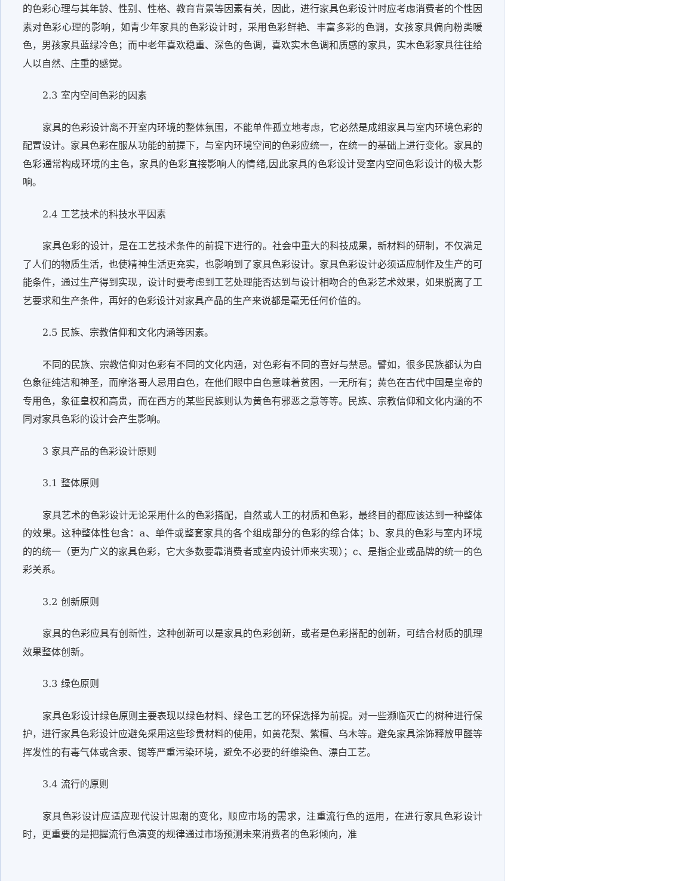的色彩心理与其年龄、性别、性格、教育背景等因素有关，因此，进行家具色彩设计时应考虑消费者的个性因素对色彩心理的影响，如青少年家具的色彩设计时，采用色彩鲜艳、丰富多彩的色调，女孩家具偏向粉类暖色，男孩家具蓝绿冷色；而中老年喜欢稳重、深色的色调，喜欢实木色调和质感的家具，实木色彩家具往往给人以自然、庄重的感觉。
2.3 室内空间色彩的因素
家具的色彩设计离不开室内环境的整体氛围，不能单件孤立地考虑，它必然是成组家具与室内环境色彩的配置设计。家具色彩在服从功能的前提下，与室内环境空间的色彩应统一，在统一的基础上进行变化。家具的色彩通常构成环境的主色，家具的色彩直接影响人的情绪,因此家具的色彩设计受室内空间色彩设计的极大影响。
2.4 工艺技术的科技水平因素
家具色彩的设计，是在工艺技术条件的前提下进行的。社会中重大的科技成果，新材料的研制，不仅满足了人们的物质生活，也使精神生活更充实，也影响到了家具色彩设计。家具色彩设计必须适应制作及生产的可能条件，通过生产得到实现，设计时要考虑到工艺处理能否达到与设计相吻合的色彩艺术效果，如果脱离了工艺要求和生产条件，再好的色彩设计对家具产品的生产来说都是毫无任何价值的。
2.5 民族、宗教信仰和文化内涵等因素。
不同的民族、宗教信仰对色彩有不同的文化内涵，对色彩有不同的喜好与禁忌。譬如，很多民族都认为白色象征纯洁和神圣，而摩洛哥人忌用白色，在他们眼中白色意味着贫困，一无所有；黄色在古代中国是皇帝的专用色，象征皇权和高贵，而在西方的某些民族则认为黄色有邪恶之意等等。民族、宗教信仰和文化内涵的不同对家具色彩的设计会产生影响。
3 家具产品的色彩设计原则
3.1 整体原则
家具艺术的色彩设计无论采用什么的色彩搭配，自然或人工的材质和色彩，最终目的都应该达到一种整体的效果。这种整体性包含：a、单件或整套家具的各个组成部分的色彩的综合体；b、家具的色彩与室内环境的的统一（更为广义的家具色彩，它大多数要靠消费者或室内设计师来实现）；c、是指企业或品牌的统一的色彩关系。
3.2 创新原则
家具的色彩应具有创新性，这种创新可以是家具的色彩创新，或者是色彩搭配的创新，可结合材质的肌理效果整体创新。
3.3 绿色原则
家具色彩设计绿色原则主要表现以绿色材料、绿色工艺的环保选择为前提。对一些濒临灭亡的树种进行保护，进行家具色彩设计应避免采用这些珍贵材料的使用，如黄花梨、紫檀、乌木等。避免家具涂饰释放甲醛等挥发性的有毒气体或含汞、锡等严重污染环境，避免不必要的纤维染色、漂白工艺。
3.4 流行的原则
家具色彩设计应适应现代设计思潮的变化，顺应市场的需求，注重流行色的运用，在进行家具色彩设计时，更重要的是把握流行色演变的规律通过市场预测未来消费者的色彩倾向，准